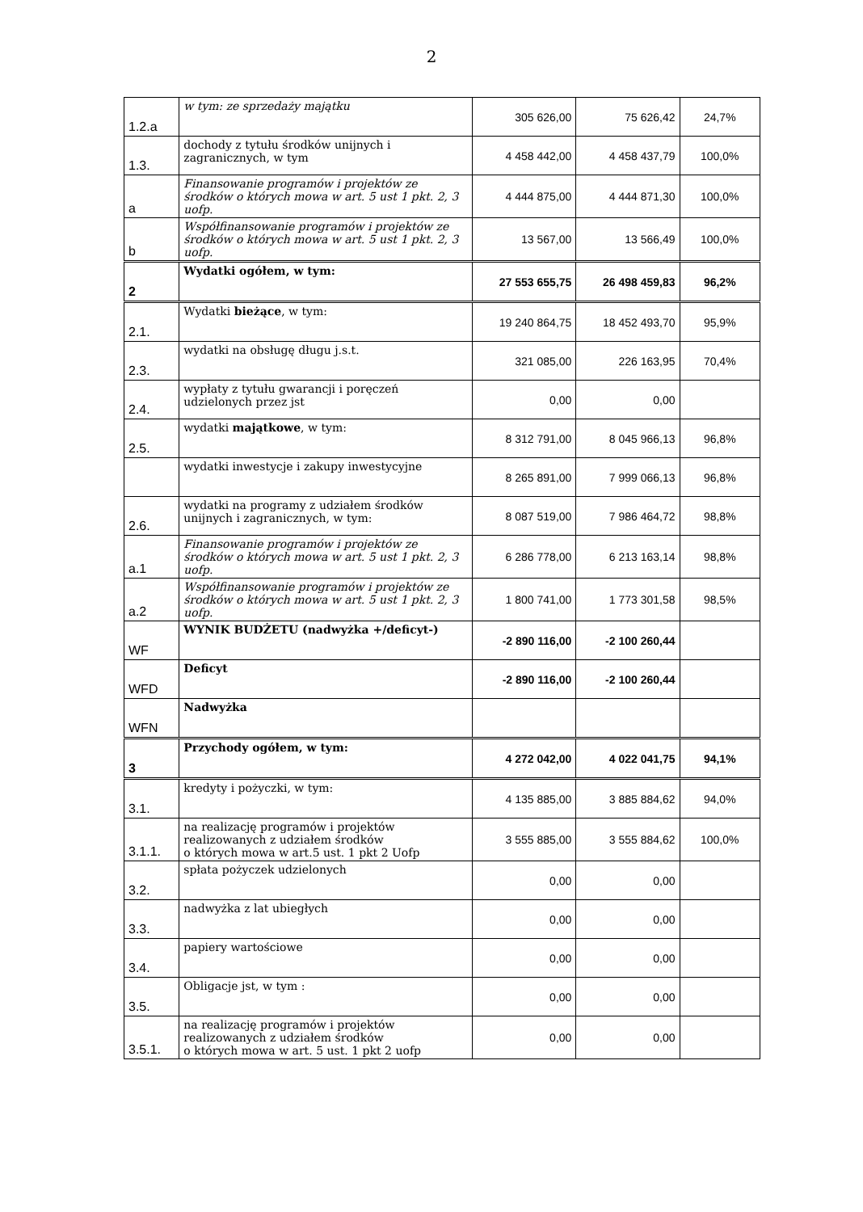2
| 1.2.a | w tym: ze sprzedaży majątku | 305 626,00 | 75 626,42 | 24,7% |
| 1.3. | dochody z tytułu środków unijnych i zagranicznych, w tym | 4 458 442,00 | 4 458 437,79 | 100,0% |
| a | Finansowanie programów i projektów ze środków o których mowa w art. 5 ust 1 pkt. 2, 3 uofp. | 4 444 875,00 | 4 444 871,30 | 100,0% |
| b | Współfinansowanie programów i projektów ze środków o których mowa w art. 5 ust 1 pkt. 2, 3 uofp. | 13 567,00 | 13 566,49 | 100,0% |
| 2 | Wydatki ogółem, w tym: | 27 553 655,75 | 26 498 459,83 | 96,2% |
| 2.1. | Wydatki bieżące , w tym: | 19 240 864,75 | 18 452 493,70 | 95,9% |
| 2.3. | wydatki na obsługę długu j.s.t. | 321 085,00 | 226 163,95 | 70,4% |
| 2.4. | wypłaty z tytułu gwarancji i poręczeń udzielonych przez jst | 0,00 | 0,00 | |
| 2.5. | wydatki majątkowe , w tym: | 8 312 791,00 | 8 045 966,13 | 96,8% |
| | wydatki inwestycje i zakupy inwestycyjne | 8 265 891,00 | 7 999 066,13 | 96,8% |
| 2.6. | wydatki na programy z udziałem środków unijnych i zagranicznych, w tym: | 8 087 519,00 | 7 986 464,72 | 98,8% |
| a.1 | Finansowanie programów i projektów ze środków o których mowa w art. 5 ust 1 pkt. 2, 3 uofp. | 6 286 778,00 | 6 213 163,14 | 98,8% |
| a.2 | Współfinansowanie programów i projektów ze środków o których mowa w art. 5 ust 1 pkt. 2, 3 uofp. | 1 800 741,00 | 1 773 301,58 | 98,5% |
| WF | WYNIK BUDŻETU (nadwyżka +/deficyt-) | -2 890 116,00 | -2 100 260,44 | |
| WFD | Deficyt | -2 890 116,00 | -2 100 260,44 | |
| WFN | Nadwyżka | | | |
| 3 | Przychody ogółem, w tym: | 4 272 042,00 | 4 022 041,75 | 94,1% |
| 3.1. | kredyty i pożyczki, w tym: | 4 135 885,00 | 3 885 884,62 | 94,0% |
| 3.1.1. | na realizację programów i projektów realizowanych z udziałem środków o których mowa w art.5 ust. 1 pkt 2 Uofp | 3 555 885,00 | 3 555 884,62 | 100,0% |
| 3.2. | spłata pożyczek udzielonych | 0,00 | 0,00 | |
| 3.3. | nadwyżka z lat ubiegłych | 0,00 | 0,00 | |
| 3.4. | papiery wartościowe | 0,00 | 0,00 | |
| 3.5. | Obligacje jst, w tym : | 0,00 | 0,00 | |
| 3.5.1. | na realizację programów i projektów realizowanych z udziałem środków o których mowa w art. 5 ust. 1 pkt 2 uofp | 0,00 | 0,00 | |